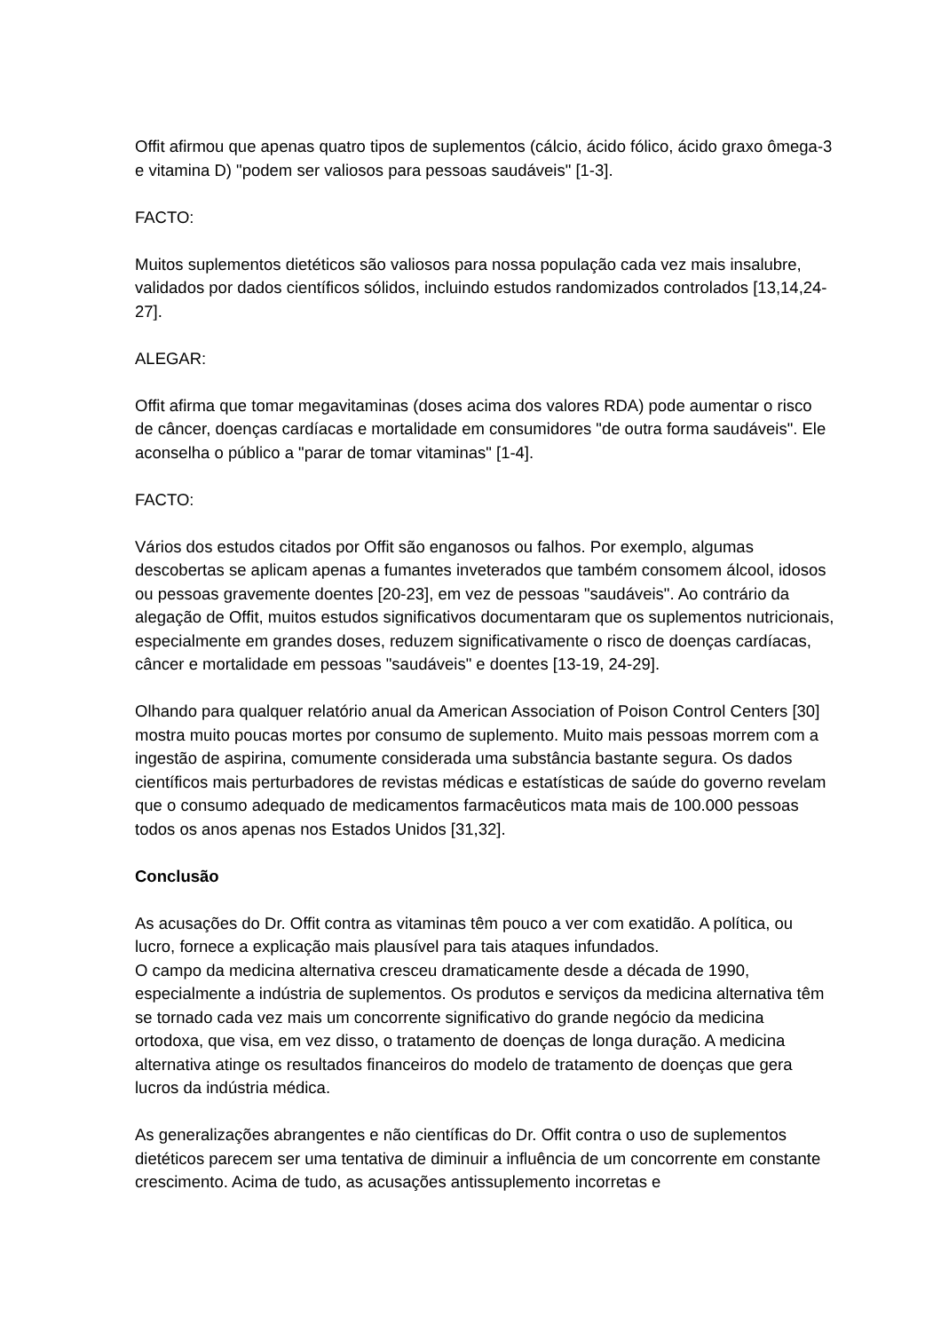Offit afirmou que apenas quatro tipos de suplementos (cálcio, ácido fólico, ácido graxo ômega-3 e vitamina D) "podem ser valiosos para pessoas saudáveis" [1-3].
FACTO:
Muitos suplementos dietéticos são valiosos para nossa população cada vez mais insalubre, validados por dados científicos sólidos, incluindo estudos randomizados controlados [13,14,24-27].
ALEGAR:
Offit afirma que tomar megavitaminas (doses acima dos valores RDA) pode aumentar o risco de câncer, doenças cardíacas e mortalidade em consumidores "de outra forma saudáveis". Ele aconselha o público a "parar de tomar vitaminas" [1-4].
FACTO:
Vários dos estudos citados por Offit são enganosos ou falhos. Por exemplo, algumas descobertas se aplicam apenas a fumantes inveterados que também consomem álcool, idosos ou pessoas gravemente doentes [20-23], em vez de pessoas "saudáveis". Ao contrário da alegação de Offit, muitos estudos significativos documentaram que os suplementos nutricionais, especialmente em grandes doses, reduzem significativamente o risco de doenças cardíacas, câncer e mortalidade em pessoas "saudáveis" e doentes [13-19, 24-29].
Olhando para qualquer relatório anual da American Association of Poison Control Centers [30] mostra muito poucas mortes por consumo de suplemento. Muito mais pessoas morrem com a ingestão de aspirina, comumente considerada uma substância bastante segura. Os dados científicos mais perturbadores de revistas médicas e estatísticas de saúde do governo revelam que o consumo adequado de medicamentos farmacêuticos mata mais de 100.000 pessoas todos os anos apenas nos Estados Unidos [31,32].
Conclusão
As acusações do Dr. Offit contra as vitaminas têm pouco a ver com exatidão. A política, ou lucro, fornece a explicação mais plausível para tais ataques infundados.
O campo da medicina alternativa cresceu dramaticamente desde a década de 1990, especialmente a indústria de suplementos. Os produtos e serviços da medicina alternativa têm se tornado cada vez mais um concorrente significativo do grande negócio da medicina ortodoxa, que visa, em vez disso, o tratamento de doenças de longa duração. A medicina alternativa atinge os resultados financeiros do modelo de tratamento de doenças que gera lucros da indústria médica.
As generalizações abrangentes e não científicas do Dr. Offit contra o uso de suplementos dietéticos parecem ser uma tentativa de diminuir a influência de um concorrente em constante crescimento. Acima de tudo, as acusações antissuplemento incorretas e